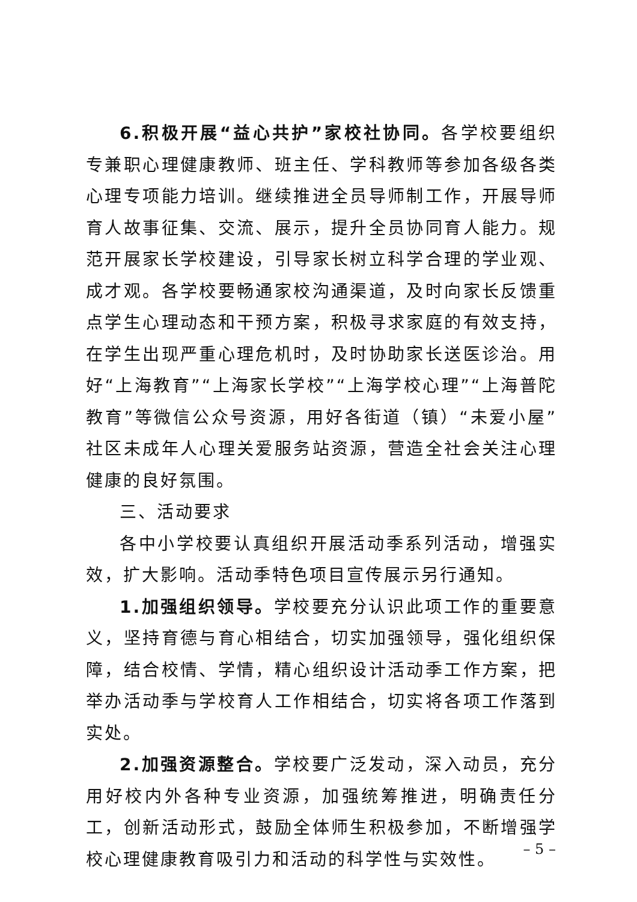6.积极开展“益心共护”家校社协同。各学校要组织专兼职心理健康教师、班主任、学科教师等参加各级各类心理专项能力培训。继续推进全员导师制工作，开展导师育人故事征集、交流、展示，提升全员协同育人能力。规范开展家长学校建设，引导家长树立科学合理的学业观、成才观。各学校要畅通家校沟通渠道，及时向家长反馈重点学生心理动态和干预方案，积极寻求家庭的有效支持，在学生出现严重心理危机时，及时协助家长送医诊治。用好“上海教育”“上海家长学校”“上海学校心理”“上海普陀教育”等微信公众号资源，用好各街道（镇）“未爱小屋”社区未成年人心理关爱服务站资源，营造全社会关注心理健康的良好氛围。
三、活动要求
各中小学校要认真组织开展活动季系列活动，增强实效，扩大影响。活动季特色项目宣传展示另行通知。
1.加强组织领导。学校要充分认识此项工作的重要意义，坚持育德与育心相结合，切实加强领导，强化组织保障，结合校情、学情，精心组织设计活动季工作方案，把举办活动季与学校育人工作相结合，切实将各项工作落到实处。
2.加强资源整合。学校要广泛发动，深入动员，充分用好校内外各种专业资源，加强统筹推进，明确责任分工，创新活动形式，鼓励全体师生积极参加，不断增强学校心理健康教育吸引力和活动的科学性与实效性。
– 5 –